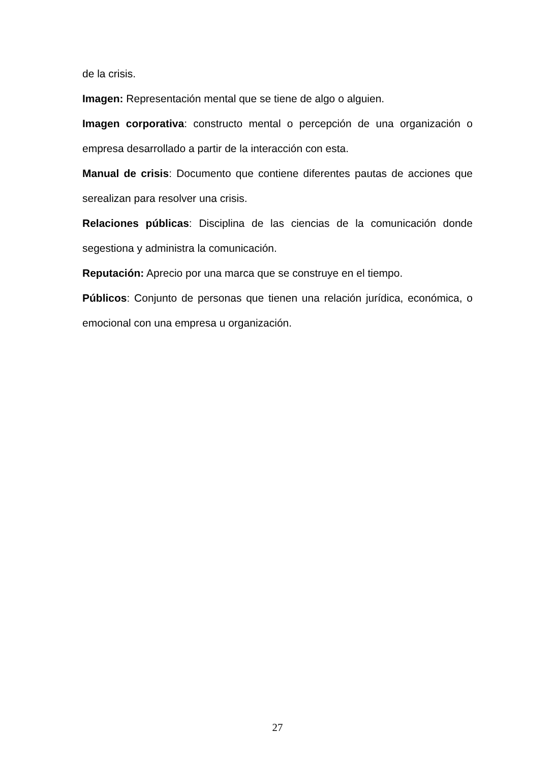de la crisis.
Imagen: Representación mental que se tiene de algo o alguien.
Imagen corporativa: constructo mental o percepción de una organización o empresa desarrollado a partir de la interacción con esta.
Manual de crisis: Documento que contiene diferentes pautas de acciones que serealizan para resolver una crisis.
Relaciones públicas: Disciplina de las ciencias de la comunicación donde segestiona y administra la comunicación.
Reputación: Aprecio por una marca que se construye en el tiempo.
Públicos: Conjunto de personas que tienen una relación jurídica, económica, o emocional con una empresa u organización.
27